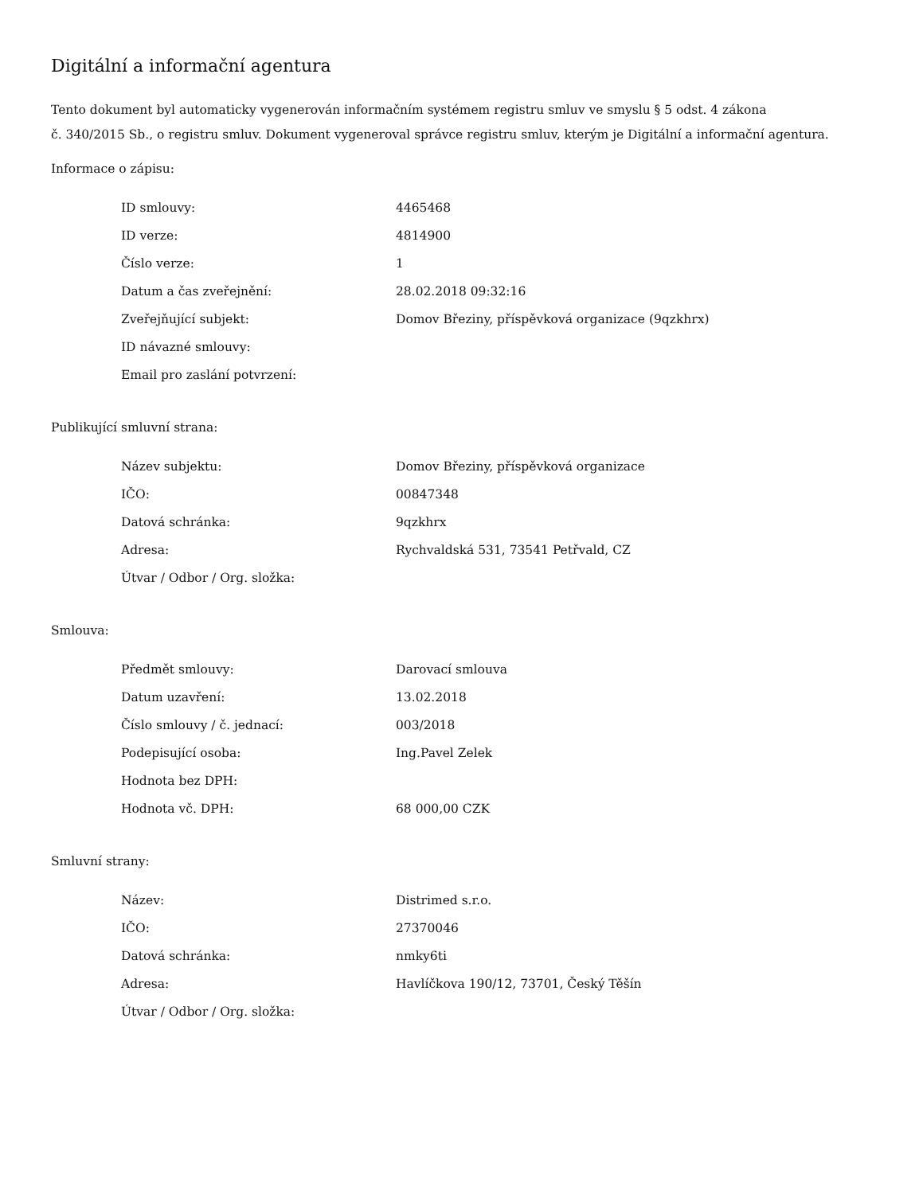Digitální a informační agentura
Tento dokument byl automaticky vygenerován informačním systémem registru smluv ve smyslu § 5 odst. 4 zákona
č. 340/2015 Sb., o registru smluv. Dokument vygeneroval správce registru smluv, kterým je Digitální a informační agentura.
Informace o zápisu:
| ID smlouvy: | 4465468 |
| ID verze: | 4814900 |
| Číslo verze: | 1 |
| Datum a čas zveřejnění: | 28.02.2018 09:32:16 |
| Zveřejňující subjekt: | Domov Březiny, příspěvková organizace (9qzkhrx) |
| ID návazné smlouvy: | |
| Email pro zaslání potvrzení: | |
Publikující smluvní strana:
| Název subjektu: | Domov Březiny, příspěvková organizace |
| IČO: | 00847348 |
| Datová schránka: | 9qzkhrx |
| Adresa: | Rychvaldská 531, 73541 Petřvald, CZ |
| Útvar / Odbor / Org. složka: | |
Smlouva:
| Předmět smlouvy: | Darovací smlouva |
| Datum uzavření: | 13.02.2018 |
| Číslo smlouvy / č. jednací: | 003/2018 |
| Podepisující osoba: | Ing.Pavel Zelek |
| Hodnota bez DPH: | |
| Hodnota vč. DPH: | 68 000,00 CZK |
Smluvní strany:
| Název: | Distrimed s.r.o. |
| IČO: | 27370046 |
| Datová schránka: | nmky6ti |
| Adresa: | Havlíčkova 190/12, 73701, Český Těšín |
| Útvar / Odbor / Org. složka: | |